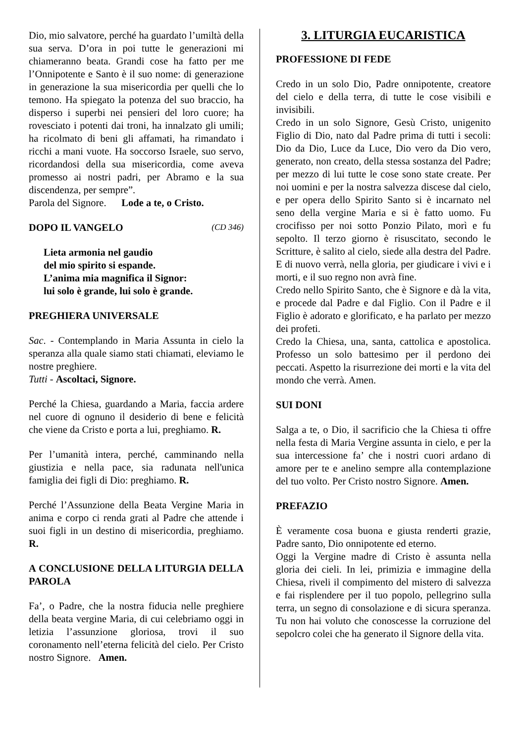Dio, mio salvatore, perché ha guardato l’umiltà della sua serva. D’ora in poi tutte le generazioni mi chiameranno beata. Grandi cose ha fatto per me l’Onnipotente e Santo è il suo nome: di generazione in generazione la sua misericordia per quelli che lo temono. Ha spiegato la potenza del suo braccio, ha disperso i superbi nei pensieri del loro cuore; ha rovesciato i potenti dai troni, ha innalzato gli umili; ha ricolmato di beni gli affamati, ha rimandato i ricchi a mani vuote. Ha soccorso Israele, suo servo, ricordandosi della sua misericordia, come aveva promesso ai nostri padri, per Abramo e la sua discendenza, per sempre”.
Parola del Signore. Lode a te, o Cristo.
DOPO IL VANGELO (CD 346)
Lieta armonia nel gaudio
del mio spirito si espande.
L’anima mia magnifica il Signor:
lui solo è grande, lui solo è grande.
PREGHIERA UNIVERSALE
Sac. - Contemplando in Maria Assunta in cielo la speranza alla quale siamo stati chiamati, eleviamo le nostre preghiere.
Tutti - Ascoltaci, Signore.
Perché la Chiesa, guardando a Maria, faccia ardere nel cuore di ognuno il desiderio di bene e felicità che viene da Cristo e porta a lui, preghiamo. R.
Per l’umanità intera, perché, camminando nella giustizia e nella pace, sia radunata nell'unica famiglia dei figli di Dio: preghiamo. R.
Perché l’Assunzione della Beata Vergine Maria in anima e corpo ci renda grati al Padre che attende i suoi figli in un destino di misericordia, preghiamo. R.
A CONCLUSIONE DELLA LITURGIA DELLA PAROLA
Fa’, o Padre, che la nostra fiducia nelle preghiere della beata vergine Maria, di cui celebriamo oggi in letizia l’assunzione gloriosa, trovi il suo coronamento nell’eterna felicità del cielo. Per Cristo nostro Signore. Amen.
3. LITURGIA EUCARISTICA
PROFESSIONE DI FEDE
Credo in un solo Dio, Padre onnipotente, creatore del cielo e della terra, di tutte le cose visibili e invisibili.
Credo in un solo Signore, Gesù Cristo, unigenito Figlio di Dio, nato dal Padre prima di tutti i secoli: Dio da Dio, Luce da Luce, Dio vero da Dio vero, generato, non creato, della stessa sostanza del Padre; per mezzo di lui tutte le cose sono state create. Per noi uomini e per la nostra salvezza discese dal cielo, e per opera dello Spirito Santo si è incarnato nel seno della vergine Maria e si è fatto uomo. Fu crocifisso per noi sotto Ponzio Pilato, morì e fu sepolto. Il terzo giorno è risuscitato, secondo le Scritture, è salito al cielo, siede alla destra del Padre. E di nuovo verrà, nella gloria, per giudicare i vivi e i morti, e il suo regno non avrà fine.
Credo nello Spirito Santo, che è Signore e dà la vita, e procede dal Padre e dal Figlio. Con il Padre e il Figlio è adorato e glorificato, e ha parlato per mezzo dei profeti.
Credo la Chiesa, una, santa, cattolica e apostolica. Professo un solo battesimo per il perdono dei peccati. Aspetto la risurrezione dei morti e la vita del mondo che verrà. Amen.
SUI DONI
Salga a te, o Dio, il sacrificio che la Chiesa ti offre nella festa di Maria Vergine assunta in cielo, e per la sua intercessione fa’ che i nostri cuori ardano di amore per te e anelino sempre alla contemplazione del tuo volto. Per Cristo nostro Signore. Amen.
PREFAZIO
È veramente cosa buona e giusta renderti grazie, Padre santo, Dio onnipotente ed eterno.
Oggi la Vergine madre di Cristo è assunta nella gloria dei cieli. In lei, primizia e immagine della Chiesa, riveli il compimento del mistero di salvezza e fai risplendere per il tuo popolo, pellegrino sulla terra, un segno di consolazione e di sicura speranza. Tu non hai voluto che conoscesse la corruzione del sepolcro colei che ha generato il Signore della vita.